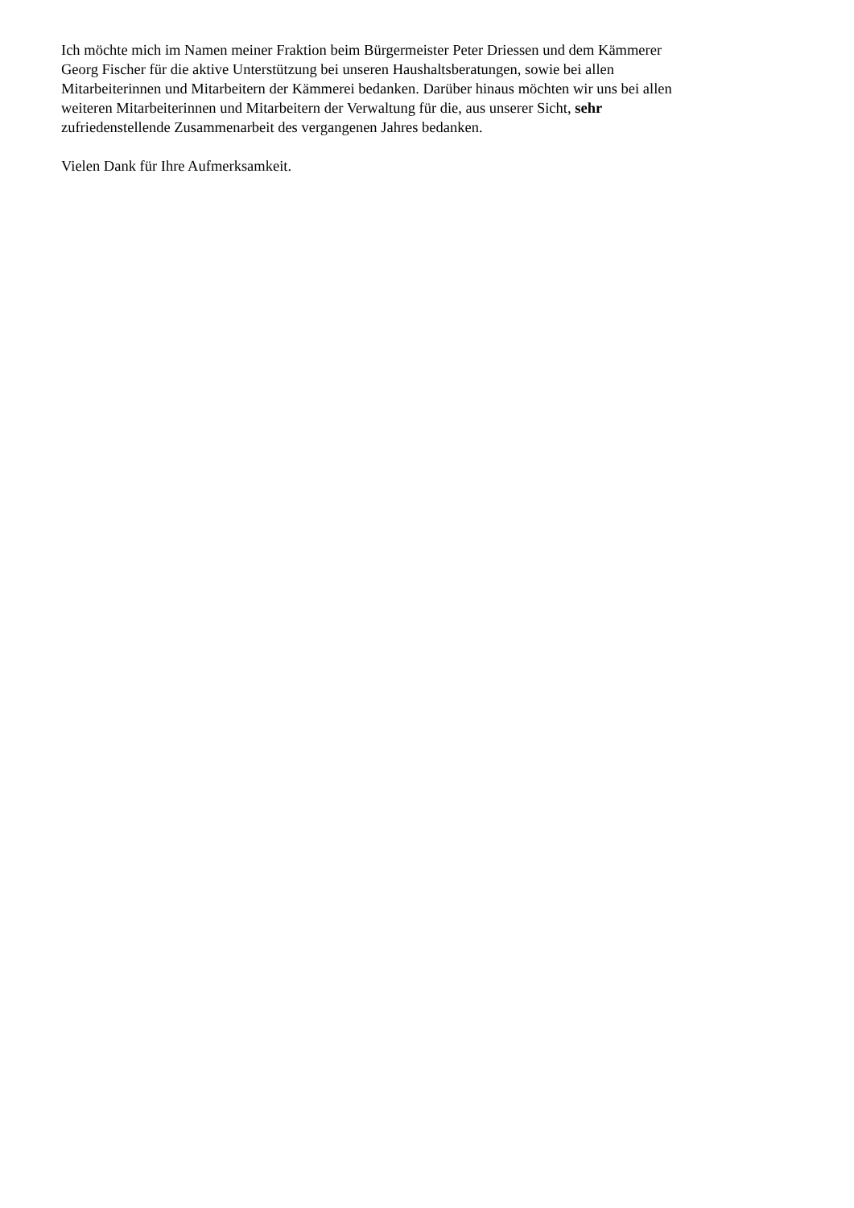Ich möchte mich im Namen meiner Fraktion beim Bürgermeister Peter Driessen und dem Kämmerer
Georg Fischer für die aktive Unterstützung bei unseren Haushaltsberatungen, sowie bei allen
Mitarbeiterinnen und Mitarbeitern der Kämmerei bedanken. Darüber hinaus möchten wir uns bei allen
weiteren Mitarbeiterinnen und Mitarbeitern der Verwaltung für die, aus unserer Sicht, sehr
zufriedenstellende Zusammenarbeit des vergangenen Jahres bedanken.
Vielen Dank für Ihre Aufmerksamkeit.